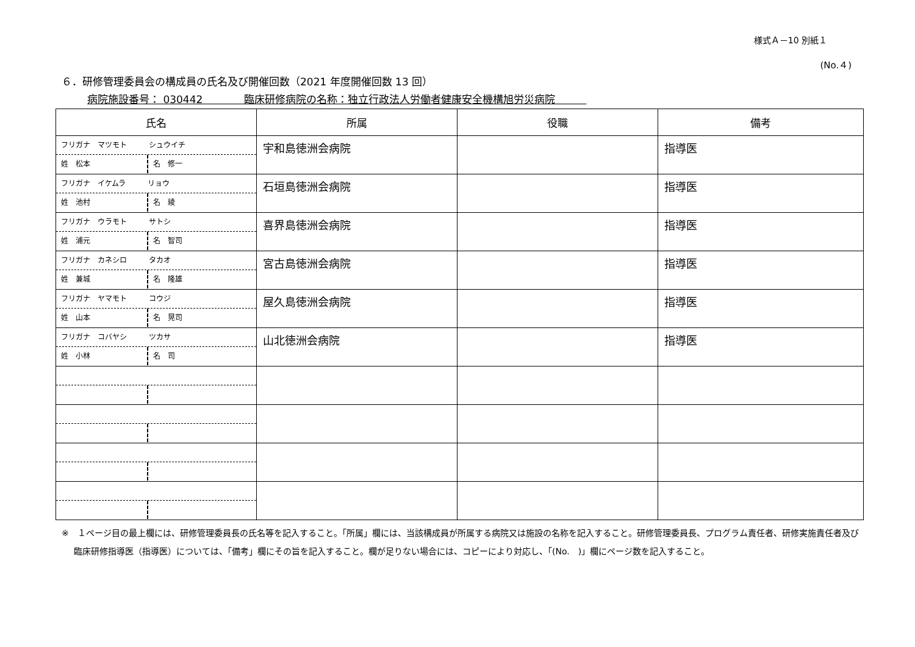様式Ａ－10 別紙１
(No.４)
６．研修管理委員会の構成員の氏名及び開催回数（2021 年度開催回数 13 回）
病院施設番号： 030442　　　　臨床研修病院の名称：独立行政法人労働者健康安全機構旭労災病院　　　
| 氏名 | 所属 | 役職 | 備考 |
| --- | --- | --- | --- |
| フリガナ マツモト シュウイチ 姓 松本 名 修一 | 宇和島徳洲会病院 | | 指導医 |
| フリガナ イケムラ リョウ 姓 池村 名 綾 | 石垣島徳洲会病院 | | 指導医 |
| フリガナ ウラモト サトシ 姓 浦元 名 智司 | 喜界島徳洲会病院 | | 指導医 |
| フリガナ カネシロ タカオ 姓 兼城 名 隆雄 | 宮古島徳洲会病院 | | 指導医 |
| フリガナ ヤマモト コウジ 姓 山本 名 晃司 | 屋久島徳洲会病院 | | 指導医 |
| フリガナ コバヤシ ツカサ 姓 小林 名 司 | 山北徳洲会病院 | | 指導医 |
※　１ページ目の最上欄には、研修管理委員長の氏名等を記入すること。「所属」欄には、当該構成員が所属する病院又は施設の名称を記入すること。研修管理委員長、プログラム責任者、研修実施責任者及び臨床研修指導医（指導医）については、「備考」欄にその旨を記入すること。欄が足りない場合には、コピーにより対応し、「(No.　)」欄にページ数を記入すること。